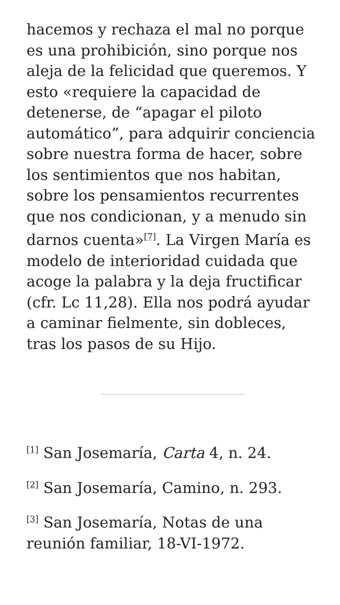hacemos y rechaza el mal no porque es una prohibición, sino porque nos aleja de la felicidad que queremos. Y esto «requiere la capacidad de detenerse, de “apagar el piloto automático”, para adquirir conciencia sobre nuestra forma de hacer, sobre los sentimientos que nos habitan, sobre los pensamientos recurrentes que nos condicionan, y a menudo sin darnos cuenta»<sup>[7]</sup>. La Virgen María es modelo de interioridad cuidada que acoge la palabra y la deja fructificar (cfr. Lc 11,28). Ella nos podrá ayudar a caminar fielmente, sin dobleces, tras los pasos de su Hijo.
<sup>[1]</sup> San Josemaría, Carta 4, n. 24.
<sup>[2]</sup> San Josemaría, Camino, n. 293.
<sup>[3]</sup> San Josemaría, Notas de una reunión familiar, 18-VI-1972.